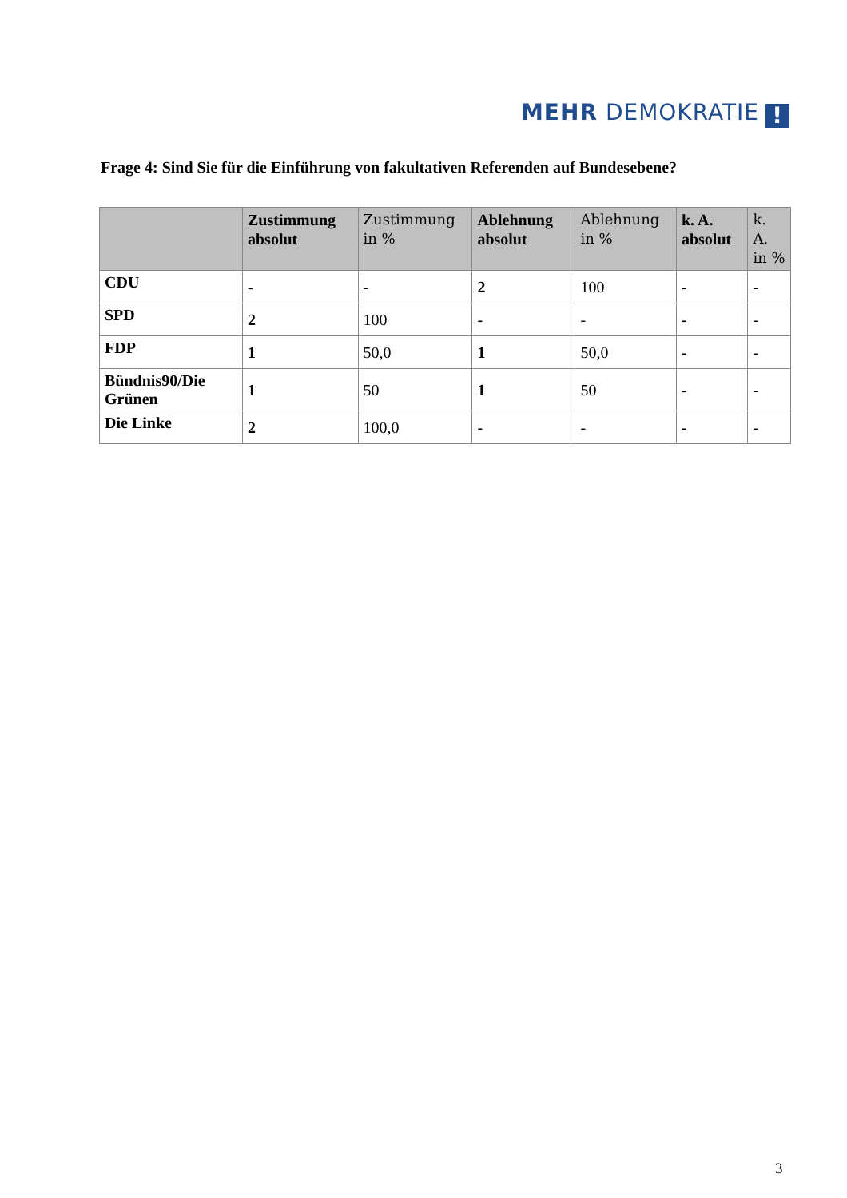MEHR DEMOKRATIE!
Frage 4: Sind Sie für die Einführung von fakultativen Referenden auf Bundesebene?
| | Zustimmung absolut | Zustimmung in % | Ablehnung absolut | Ablehnung in % | k. A. absolut | k. A. in % |
| --- | --- | --- | --- | --- | --- | --- |
| CDU | - | - | 2 | 100 | - | - |
| SPD | 2 | 100 | - | - | - | - |
| FDP | 1 | 50,0 | 1 | 50,0 | - | - |
| Bündnis90/Die Grünen | 1 | 50 | 1 | 50 | - | - |
| Die Linke | 2 | 100,0 | - | - | - | - |
3